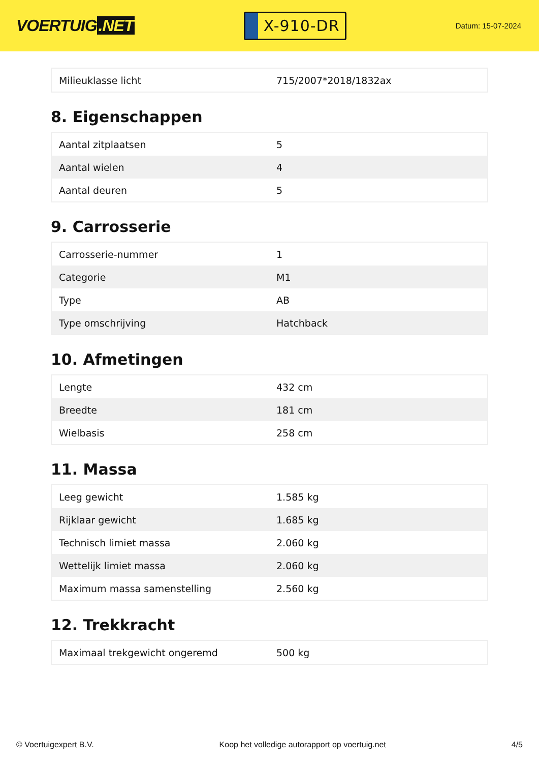VOERTUIG.NET
X-910-DR
Datum: 15-07-2024
| Milieuklasse licht | 715/2007*2018/1832ax |
8. Eigenschappen
| Aantal zitplaatsen | 5 |
| Aantal wielen | 4 |
| Aantal deuren | 5 |
9. Carrosserie
| Carrosserie-nummer | 1 |
| Categorie | M1 |
| Type | AB |
| Type omschrijving | Hatchback |
10. Afmetingen
| Lengte | 432 cm |
| Breedte | 181 cm |
| Wielbasis | 258 cm |
11. Massa
| Leeg gewicht | 1.585 kg |
| Rijklaar gewicht | 1.685 kg |
| Technisch limiet massa | 2.060 kg |
| Wettelijk limiet massa | 2.060 kg |
| Maximum massa samenstelling | 2.560 kg |
12. Trekkracht
| Maximaal trekgewicht ongeremd | 500 kg |
© Voertuigexpert B.V. Koop het volledige autorapport op voertuig.net 4/5